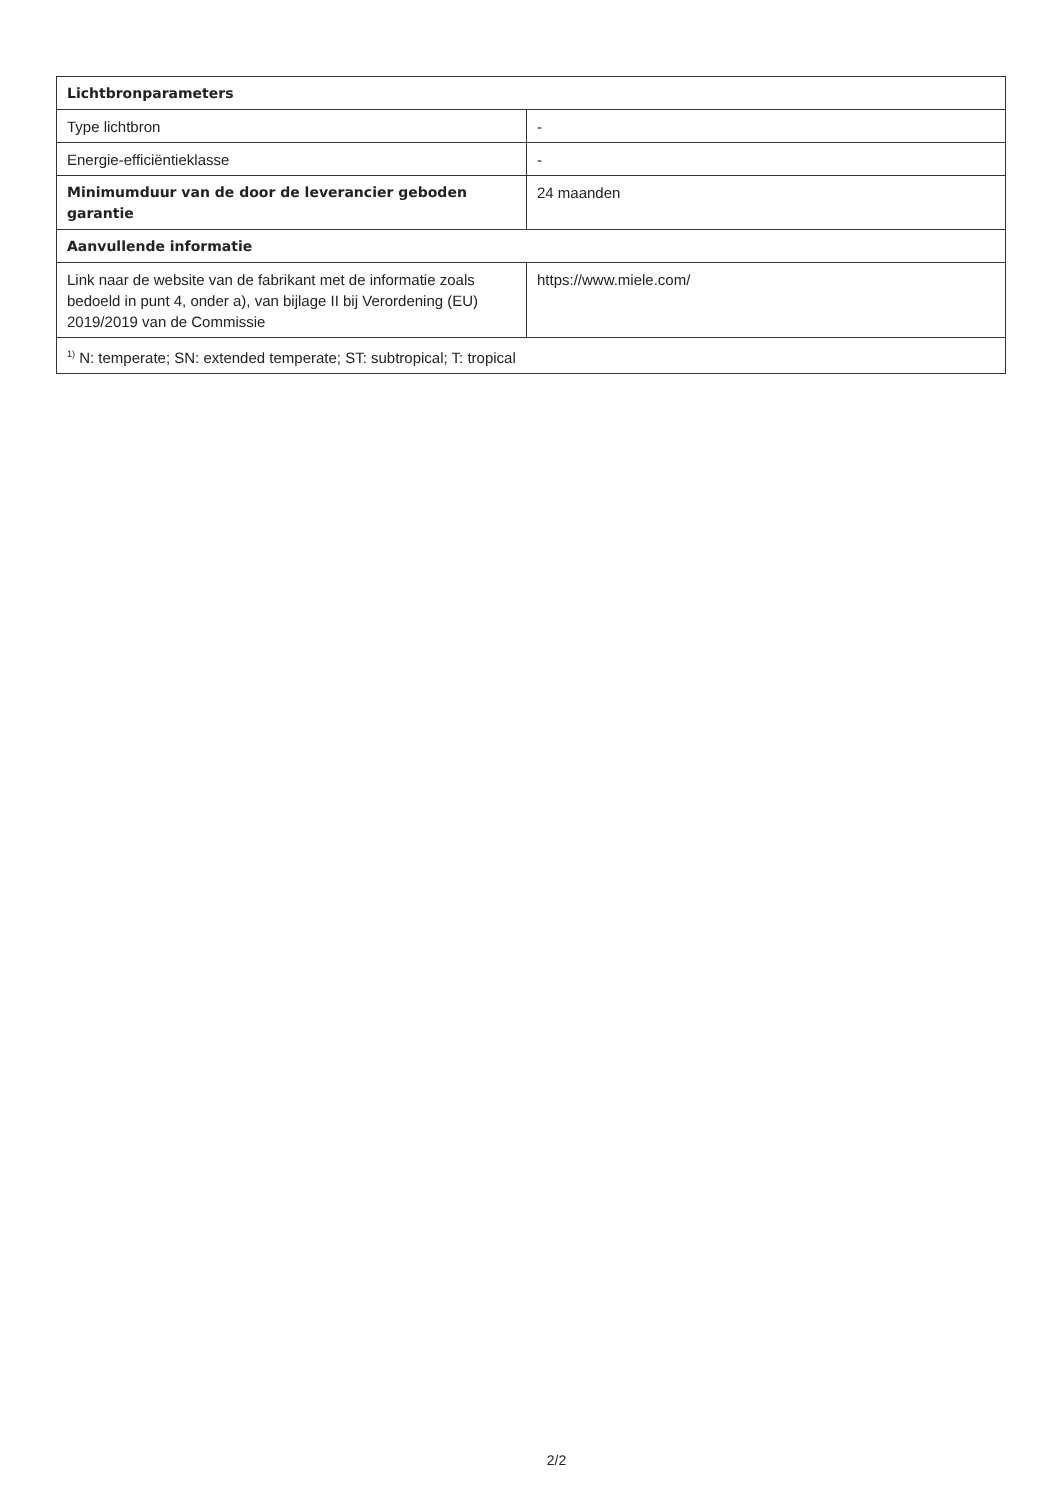| Lichtbronparameters | |
| --- | --- |
| Type lichtbron | - |
| Energie-efficiëntieklasse | - |
| Minimumduur van de door de leverancier geboden garantie | 24 maanden |
| Aanvullende informatie | |
| Link naar de website van de fabrikant met de informatie zoals bedoeld in punt 4, onder a), van bijlage II bij Verordening (EU) 2019/2019 van de Commissie | https://www.miele.com/ |
| <sup>1)</sup> N: temperate; SN: extended temperate; ST: subtropical; T: tropical | |
2/2